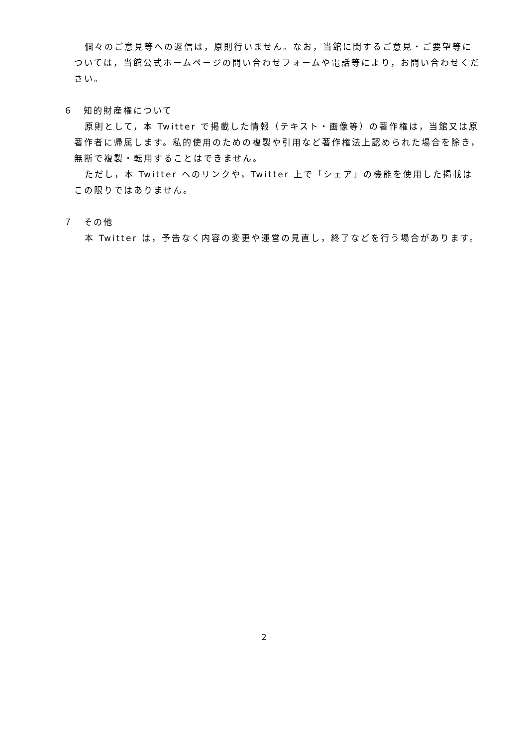個々のご意見等への返信は，原則行いません。なお，当館に関するご意見・ご要望等については，当館公式ホームページの問い合わせフォームや電話等により，お問い合わせください。
６　知的財産権について
原則として，本 Twitter で掲載した情報（テキスト・画像等）の著作権は，当館又は原著作者に帰属します。私的使用のための複製や引用など著作権法上認められた場合を除き，無断で複製・転用することはできません。
ただし，本 Twitter へのリンクや，Twitter 上で「シェア」の機能を使用した掲載はこの限りではありません。
７　その他
本 Twitter は，予告なく内容の変更や運営の見直し，終了などを行う場合があります。
2